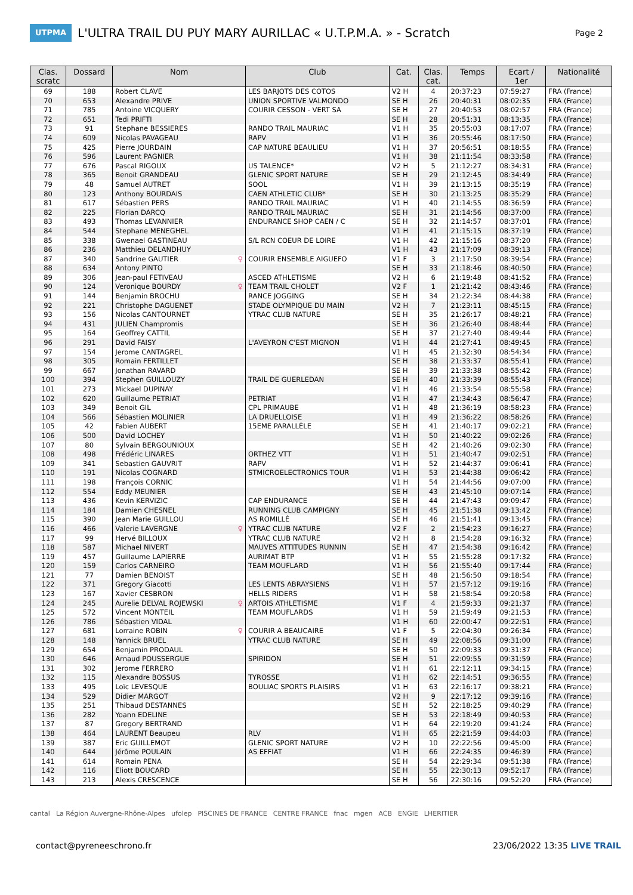UTPMA
L'ULTRA TRAIL DU PUY MARY AURILLAC « U.T.P.M.A. » - Scratch
Page 2
| Clas. scratc | Dossard | Nom | Club | Cat. | Clas. cat. | Temps | Ecart / 1er | Nationalité |
| --- | --- | --- | --- | --- | --- | --- | --- | --- |
| 69 | 188 | Robert CLAVE | LES BARJOTS DES COTOS | V2 H | 4 | 20:37:23 | 07:59:27 | FRA (France) |
| 70 | 653 | Alexandre PRIVE | UNION SPORTIVE VALMONDO | SE H | 26 | 20:40:31 | 08:02:35 | FRA (France) |
| 71 | 785 | Antoine VICQUERY | COURIR CESSON - VERT SA | SE H | 27 | 20:40:53 | 08:02:57 | FRA (France) |
| 72 | 651 | Tedi PRIFTI | | SE H | 28 | 20:51:31 | 08:13:35 | FRA (France) |
| 73 | 91 | Stephane BESSIERES | RANDO TRAIL MAURIAC | V1 H | 35 | 20:55:03 | 08:17:07 | FRA (France) |
| 74 | 609 | Nicolas PAVAGEAU | RAPV | V1 H | 36 | 20:55:46 | 08:17:50 | FRA (France) |
| 75 | 425 | Pierre JOURDAIN | CAP NATURE BEAULIEU | V1 H | 37 | 20:56:51 | 08:18:55 | FRA (France) |
| 76 | 596 | Laurent PAGNIER | | V1 H | 38 | 21:11:54 | 08:33:58 | FRA (France) |
| 77 | 676 | Pascal RIGOUX | US TALENCE* | V2 H | 5 | 21:12:27 | 08:34:31 | FRA (France) |
| 78 | 365 | Benoit GRANDEAU | GLENIC SPORT NATURE | SE H | 29 | 21:12:45 | 08:34:49 | FRA (France) |
| 79 | 48 | Samuel AUTRET | SOOL | V1 H | 39 | 21:13:15 | 08:35:19 | FRA (France) |
| 80 | 123 | Anthony BOURDAIS | CAEN ATHLETIC CLUB* | SE H | 30 | 21:13:25 | 08:35:29 | FRA (France) |
| 81 | 617 | Sébastien PERS | RANDO TRAIL MAURIAC | V1 H | 40 | 21:14:55 | 08:36:59 | FRA (France) |
| 82 | 225 | Florian DARCQ | RANDO TRAIL MAURIAC | SE H | 31 | 21:14:56 | 08:37:00 | FRA (France) |
| 83 | 493 | Thomas LEVANNIER | ENDURANCE SHOP CAEN / C | SE H | 32 | 21:14:57 | 08:37:01 | FRA (France) |
| 84 | 544 | Stephane MENEGHEL | | V1 H | 41 | 21:15:15 | 08:37:19 | FRA (France) |
| 85 | 338 | Gwenael GASTINEAU | S/L RCN COEUR DE LOIRE | V1 H | 42 | 21:15:16 | 08:37:20 | FRA (France) |
| 86 | 236 | Matthieu DELANDHUY | | V1 H | 43 | 21:17:09 | 08:39:13 | FRA (France) |
| 87 | 340 | Sandrine GAUTIER ♀ | COURIR ENSEMBLE AIGUEFO | V1 F | 3 | 21:17:50 | 08:39:54 | FRA (France) |
| 88 | 634 | Antony PINTO | | SE H | 33 | 21:18:46 | 08:40:50 | FRA (France) |
| 89 | 306 | Jean-paul FETIVEAU | ASCED ATHLETISME | V2 H | 6 | 21:19:48 | 08:41:52 | FRA (France) |
| 90 | 124 | Veronique BOURDY ♀ | TEAM TRAIL CHOLET | V2 F | 1 | 21:21:42 | 08:43:46 | FRA (France) |
| 91 | 144 | Benjamin BROCHU | RANCE JOGGING | SE H | 34 | 21:22:34 | 08:44:38 | FRA (France) |
| 92 | 221 | Christophe DAGUENET | STADE OLYMPIQUE DU MAIN | V2 H | 7 | 21:23:11 | 08:45:15 | FRA (France) |
| 93 | 156 | Nicolas CANTOURNET | YTRAC CLUB NATURE | SE H | 35 | 21:26:17 | 08:48:21 | FRA (France) |
| 94 | 431 | JULIEN Champromis | | SE H | 36 | 21:26:40 | 08:48:44 | FRA (France) |
| 95 | 164 | Geoffrey CATTIL | | SE H | 37 | 21:27:40 | 08:49:44 | FRA (France) |
| 96 | 291 | David FAISY | L'AVEYRON C'EST MIGNON | V1 H | 44 | 21:27:41 | 08:49:45 | FRA (France) |
| 97 | 154 | Jerome CANTAGREL | | V1 H | 45 | 21:32:30 | 08:54:34 | FRA (France) |
| 98 | 305 | Romain FERTILLET | | SE H | 38 | 21:33:37 | 08:55:41 | FRA (France) |
| 99 | 667 | Jonathan RAVARD | | SE H | 39 | 21:33:38 | 08:55:42 | FRA (France) |
| 100 | 394 | Stephen GUILLOUZY | TRAIL DE GUERLEDAN | SE H | 40 | 21:33:39 | 08:55:43 | FRA (France) |
| 101 | 273 | Mickael DUPINAY | | V1 H | 46 | 21:33:54 | 08:55:58 | FRA (France) |
| 102 | 620 | Guillaume PETRIAT | PETRIAT | V1 H | 47 | 21:34:43 | 08:56:47 | FRA (France) |
| 103 | 349 | Benoit GIL | CPL PRIMAUBE | V1 H | 48 | 21:36:19 | 08:58:23 | FRA (France) |
| 104 | 566 | Sébastien MOLINIER | LA DRUELLOISE | V1 H | 49 | 21:36:22 | 08:58:26 | FRA (France) |
| 105 | 42 | Fabien AUBERT | 15EME PARALLÈLE | SE H | 41 | 21:40:17 | 09:02:21 | FRA (France) |
| 106 | 500 | David LOCHEY | | V1 H | 50 | 21:40:22 | 09:02:26 | FRA (France) |
| 107 | 80 | Sylvain BERGOUNIOUX | | SE H | 42 | 21:40:26 | 09:02:30 | FRA (France) |
| 108 | 498 | Frédéric LINARES | ORTHEZ VTT | V1 H | 51 | 21:40:47 | 09:02:51 | FRA (France) |
| 109 | 341 | Sebastien GAUVRIT | RAPV | V1 H | 52 | 21:44:37 | 09:06:41 | FRA (France) |
| 110 | 191 | Nicolas COGNARD | STMICROELECTRONICS TOUR | V1 H | 53 | 21:44:38 | 09:06:42 | FRA (France) |
| 111 | 198 | François CORNIC | | V1 H | 54 | 21:44:56 | 09:07:00 | FRA (France) |
| 112 | 554 | Eddy MEUNIER | | SE H | 43 | 21:45:10 | 09:07:14 | FRA (France) |
| 113 | 436 | Kevin KERVIZIC | CAP ENDURANCE | SE H | 44 | 21:47:43 | 09:09:47 | FRA (France) |
| 114 | 184 | Damien CHESNEL | RUNNING CLUB CAMPIGNY | SE H | 45 | 21:51:38 | 09:13:42 | FRA (France) |
| 115 | 390 | Jean Marie GUILLOU | AS ROMILLÉ | SE H | 46 | 21:51:41 | 09:13:45 | FRA (France) |
| 116 | 466 | Valerie LAVERGNE ♀ | YTRAC CLUB NATURE | V2 F | 2 | 21:54:23 | 09:16:27 | FRA (France) |
| 117 | 99 | Hervé BILLOUX | YTRAC CLUB NATURE | V2 H | 8 | 21:54:28 | 09:16:32 | FRA (France) |
| 118 | 587 | Michael NIVERT | MAUVES ATTITUDES RUNNIN | SE H | 47 | 21:54:38 | 09:16:42 | FRA (France) |
| 119 | 457 | Guillaume LAPIERRE | AURIMAT BTP | V1 H | 55 | 21:55:28 | 09:17:32 | FRA (France) |
| 120 | 159 | Carlos CARNEIRO | TEAM MOUFLARD | V1 H | 56 | 21:55:40 | 09:17:44 | FRA (France) |
| 121 | 77 | Damien BENOIST | | SE H | 48 | 21:56:50 | 09:18:54 | FRA (France) |
| 122 | 371 | Gregory Giacotti | LES LENTS ABRAYSIENS | V1 H | 57 | 21:57:12 | 09:19:16 | FRA (France) |
| 123 | 167 | Xavier CESBRON | HELLS RIDERS | V1 H | 58 | 21:58:54 | 09:20:58 | FRA (France) |
| 124 | 245 | Aurelie DELVAL ROJEWSKI ♀ | ARTOIS ATHLETISME | V1 F | 4 | 21:59:33 | 09:21:37 | FRA (France) |
| 125 | 572 | Vincent MONTEIL | TEAM MOUFLARDS | V1 H | 59 | 21:59:49 | 09:21:53 | FRA (France) |
| 126 | 786 | Sébastien VIDAL | | V1 H | 60 | 22:00:47 | 09:22:51 | FRA (France) |
| 127 | 681 | Lorraine ROBIN ♀ | COURIR A BEAUCAIRE | V1 F | 5 | 22:04:30 | 09:26:34 | FRA (France) |
| 128 | 148 | Yannick BRUEL | YTRAC CLUB NATURE | SE H | 49 | 22:08:56 | 09:31:00 | FRA (France) |
| 129 | 654 | Benjamin PRODAUL | | SE H | 50 | 22:09:33 | 09:31:37 | FRA (France) |
| 130 | 646 | Arnaud POUSSERGUE | SPIRIDON | SE H | 51 | 22:09:55 | 09:31:59 | FRA (France) |
| 131 | 302 | Jerome FERRERO | | V1 H | 61 | 22:12:11 | 09:34:15 | FRA (France) |
| 132 | 115 | Alexandre BOSSUS | TYROSSE | V1 H | 62 | 22:14:51 | 09:36:55 | FRA (France) |
| 133 | 495 | Loïc LEVESQUE | BOULIAC SPORTS PLAISIRS | V1 H | 63 | 22:16:17 | 09:38:21 | FRA (France) |
| 134 | 529 | Didier MARGOT | | V2 H | 9 | 22:17:12 | 09:39:16 | FRA (France) |
| 135 | 251 | Thibaud DESTANNES | | SE H | 52 | 22:18:25 | 09:40:29 | FRA (France) |
| 136 | 282 | Yoann EDELINE | | SE H | 53 | 22:18:49 | 09:40:53 | FRA (France) |
| 137 | 87 | Gregory BERTRAND | | V1 H | 64 | 22:19:20 | 09:41:24 | FRA (France) |
| 138 | 464 | LAURENT Beaupeu | RLV | V1 H | 65 | 22:21:59 | 09:44:03 | FRA (France) |
| 139 | 387 | Eric GUILLEMOT | GLENIC SPORT NATURE | V2 H | 10 | 22:22:56 | 09:45:00 | FRA (France) |
| 140 | 644 | Jérôme POULAIN | AS EFFIAT | V1 H | 66 | 22:24:35 | 09:46:39 | FRA (France) |
| 141 | 614 | Romain PENA | | SE H | 54 | 22:29:34 | 09:51:38 | FRA (France) |
| 142 | 116 | Eliott BOUCARD | | SE H | 55 | 22:30:13 | 09:52:17 | FRA (France) |
| 143 | 213 | Alexis CRESCENCE | | SE H | 56 | 22:30:16 | 09:52:20 | FRA (France) |
cantal La Région Auvergne-Rhône-Alpes ufolep PISCINES DE FRANCE CENTRE FRANCE fnac mgen ACB ENGIE LHERITIER
contact@pyreneeschrono.fr 23/06/2022 13:35 LIVE TRAIL